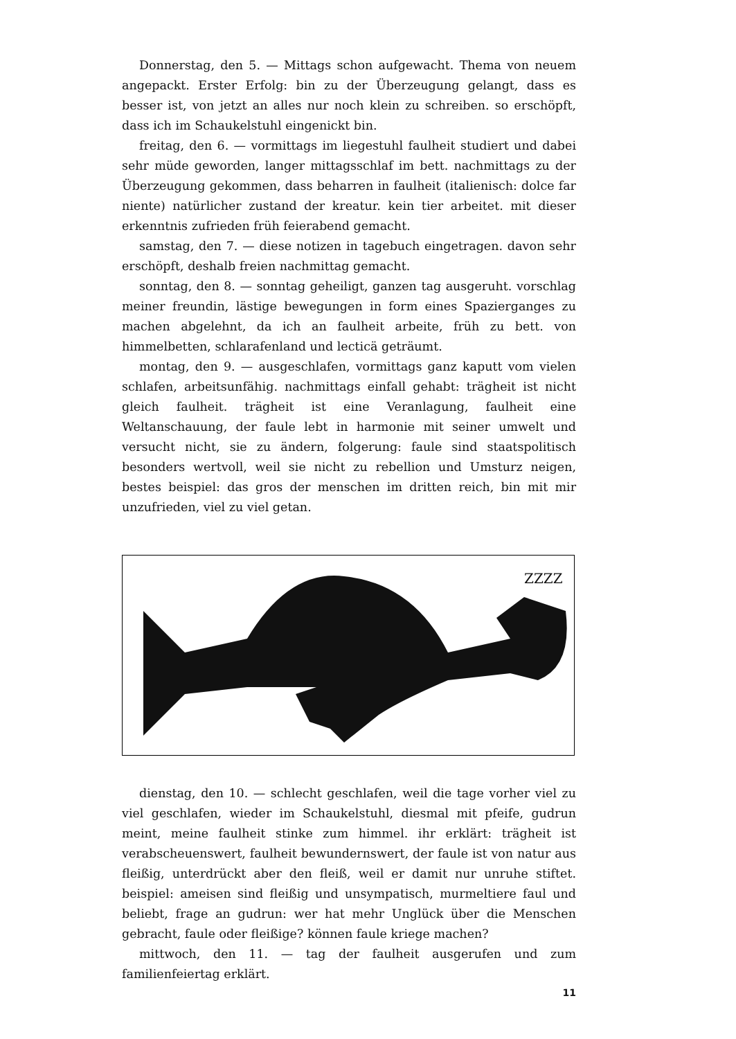Donnerstag, den 5. — Mittags schon aufgewacht. Thema von neuem angepackt. Erster Erfolg: bin zu der Überzeugung gelangt, dass es besser ist, von jetzt an alles nur noch klein zu schreiben. so erschöpft, dass ich im Schaukelstuhl eingenickt bin.
freitag, den 6. — vormittags im liegestuhl faulheit studiert und dabei sehr müde geworden, langer mittagsschlaf im bett. nachmittags zu der Überzeugung gekommen, dass beharren in faulheit (italienisch: dolce far niente) natürlicher zustand der kreatur. kein tier arbeitet. mit dieser erkenntnis zufrieden früh feierabend gemacht.
samstag, den 7. — diese notizen in tagebuch eingetragen. davon sehr erschöpft, deshalb freien nachmittag gemacht.
sonntag, den 8. — sonntag geheiligt, ganzen tag ausgeruht. vorschlag meiner freundin, lästige bewegungen in form eines Spazierganges zu machen abgelehnt, da ich an faulheit arbeite, früh zu bett. von himmelbetten, schlarafenland und lecticä geträumt.
montag, den 9. — ausgeschlafen, vormittags ganz kaputt vom vielen schlafen, arbeitsunfähig. nachmittags einfall gehabt: trägheit ist nicht gleich faulheit. trägheit ist eine Veranlagung, faulheit eine Weltanschauung, der faule lebt in harmonie mit seiner umwelt und versucht nicht, sie zu ändern, folgerung: faule sind staatspolitisch besonders wertvoll, weil sie nicht zu rebellion und Umsturz neigen, bestes beispiel: das gros der menschen im dritten reich, bin mit mir unzufrieden, viel zu viel getan.
ZZZZ
dienstag, den 10. — schlecht geschlafen, weil die tage vorher viel zu viel geschlafen, wieder im Schaukelstuhl, diesmal mit pfeife, gudrun meint, meine faulheit stinke zum himmel. ihr erklärt: trägheit ist verabscheuenswert, faulheit bewundernswert, der faule ist von natur aus fleißig, unterdrückt aber den fleiß, weil er damit nur unruhe stiftet. beispiel: ameisen sind fleißig und unsympatisch, murmeltiere faul und beliebt, frage an gudrun: wer hat mehr Unglück über die Menschen gebracht, faule oder fleißige? können faule kriege machen?
mittwoch, den 11. — tag der faulheit ausgerufen und zum familienfeiertag erklärt.
11